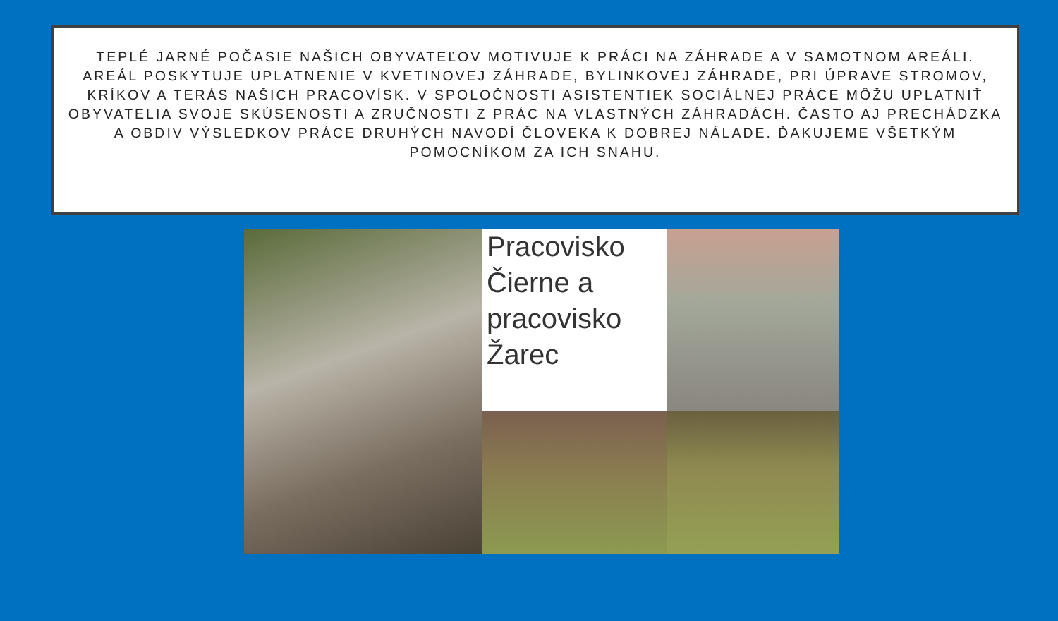TEPLÉ JARNÉ POČASIE NAŠICH OBYVATEĽOV MOTIVUJE K PRÁCI NA ZÁHRADE A V SAMOTNOM AREÁLI. AREÁL POSKYTUJE UPLATNENIE V KVETINOVEJ ZÁHRADE, BYLINKOVEJ ZÁHRADE, PRI ÚPRAVE STROMOV, KRÍKOV A TERÁS NAŠICH PRACOVÍSK. V SPOLOČNOSTI ASISTENTIEK SOCIÁLNEJ PRÁCE MÔŽU UPLATNIŤ OBYVATELIA SVOJE SKÚSENOSTI A ZRUČNOSTI Z PRÁC NA VLASTNÝCH ZÁHRADÁCH. ČASTO AJ PRECHÁDZKA A OBDIV VÝSLEDKOV PRÁCE DRUHÝCH NAVODÍ ČLOVEKA K DOBREJ NÁLADE. ĎAKUJEME VŠETKÝM POMOCNÍKOM ZA ICH SNAHU.
Pracovisko Čierne a pracovisko Žarec